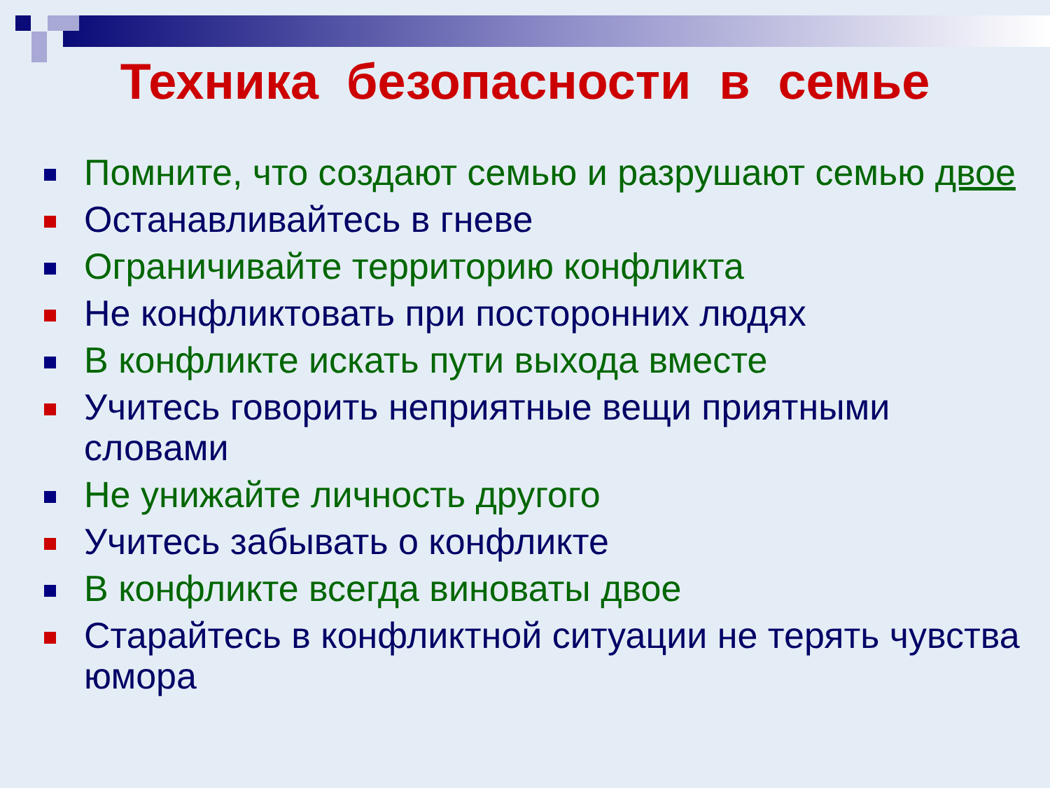Техника безопасности в семье
Помните, что создают семью и разрушают семью двое
Останавливайтесь в гневе
Ограничивайте территорию конфликта
Не конфликтовать при посторонних людях
В конфликте искать пути выхода вместе
Учитесь говорить неприятные вещи приятными словами
Не унижайте личность другого
Учитесь забывать о конфликте
В конфликте всегда виноваты двое
Старайтесь в конфликтной ситуации не терять чувства юмора